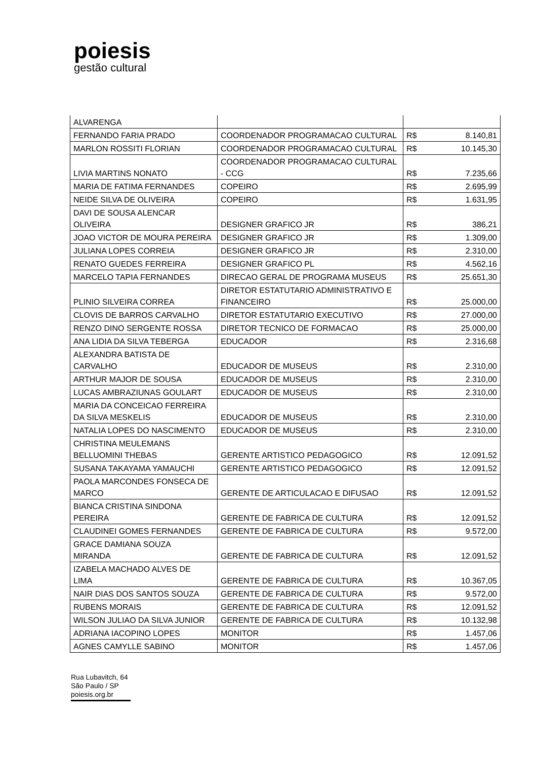poiesis
gestão cultural
| ALVARENGA | | | |
| FERNANDO FARIA PRADO | COORDENADOR PROGRAMACAO CULTURAL | R$ | 8.140,81 |
| MARLON ROSSITI FLORIAN | COORDENADOR PROGRAMACAO CULTURAL | R$ | 10.145,30 |
| LIVIA MARTINS NONATO | COORDENADOR PROGRAMACAO CULTURAL - CCG | R$ | 7.235,66 |
| MARIA DE FATIMA FERNANDES | COPEIRO | R$ | 2.695,99 |
| NEIDE SILVA DE OLIVEIRA | COPEIRO | R$ | 1.631,95 |
| DAVI DE SOUSA ALENCAR OLIVEIRA | DESIGNER GRAFICO JR | R$ | 386,21 |
| JOAO VICTOR DE MOURA PEREIRA | DESIGNER GRAFICO JR | R$ | 1.309,00 |
| JULIANA LOPES CORREIA | DESIGNER GRAFICO JR | R$ | 2.310,00 |
| RENATO GUEDES FERREIRA | DESIGNER GRAFICO PL | R$ | 4.562,16 |
| MARCELO TAPIA FERNANDES | DIRECAO GERAL DE PROGRAMA MUSEUS | R$ | 25.651,30 |
| PLINIO SILVEIRA CORREA | DIRETOR ESTATUTARIO ADMINISTRATIVO E FINANCEIRO | R$ | 25.000,00 |
| CLOVIS DE BARROS CARVALHO | DIRETOR ESTATUTARIO EXECUTIVO | R$ | 27.000,00 |
| RENZO DINO SERGENTE ROSSA | DIRETOR TECNICO DE FORMACAO | R$ | 25.000,00 |
| ANA LIDIA DA SILVA TEBERGA | EDUCADOR | R$ | 2.316,68 |
| ALEXANDRA BATISTA DE CARVALHO | EDUCADOR DE MUSEUS | R$ | 2.310,00 |
| ARTHUR MAJOR DE SOUSA | EDUCADOR DE MUSEUS | R$ | 2.310,00 |
| LUCAS AMBRAZIUNAS GOULART | EDUCADOR DE MUSEUS | R$ | 2.310,00 |
| MARIA DA CONCEICAO FERREIRA DA SILVA MESKELIS | EDUCADOR DE MUSEUS | R$ | 2.310,00 |
| NATALIA LOPES DO NASCIMENTO | EDUCADOR DE MUSEUS | R$ | 2.310,00 |
| CHRISTINA MEULEMANS BELLUOMINI THEBAS | GERENTE ARTISTICO PEDAGOGICO | R$ | 12.091,52 |
| SUSANA TAKAYAMA YAMAUCHI | GERENTE ARTISTICO PEDAGOGICO | R$ | 12.091,52 |
| PAOLA MARCONDES FONSECA DE MARCO | GERENTE DE ARTICULACAO E DIFUSAO | R$ | 12.091,52 |
| BIANCA CRISTINA SINDONA PEREIRA | GERENTE DE FABRICA DE CULTURA | R$ | 12.091,52 |
| CLAUDINEI GOMES FERNANDES | GERENTE DE FABRICA DE CULTURA | R$ | 9.572,00 |
| GRACE DAMIANA SOUZA MIRANDA | GERENTE DE FABRICA DE CULTURA | R$ | 12.091,52 |
| IZABELA MACHADO ALVES DE LIMA | GERENTE DE FABRICA DE CULTURA | R$ | 10.367,05 |
| NAIR DIAS DOS SANTOS SOUZA | GERENTE DE FABRICA DE CULTURA | R$ | 9.572,00 |
| RUBENS MORAIS | GERENTE DE FABRICA DE CULTURA | R$ | 12.091,52 |
| WILSON JULIAO DA SILVA JUNIOR | GERENTE DE FABRICA DE CULTURA | R$ | 10.132,98 |
| ADRIANA IACOPINO LOPES | MONITOR | R$ | 1.457,06 |
| AGNES CAMYLLE SABINO | MONITOR | R$ | 1.457,06 |
Rua Lubavitch, 64
São Paulo / SP
poiesis.org.br